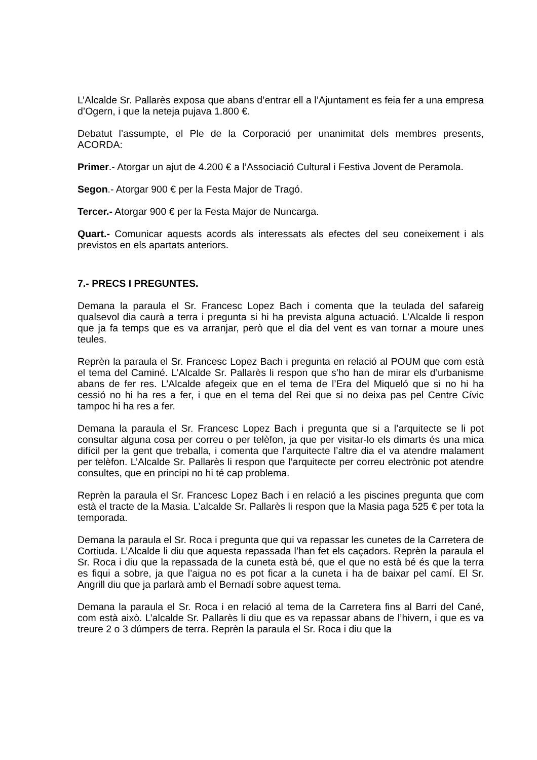L’Alcalde Sr. Pallarès exposa que abans d’entrar ell a l’Ajuntament es feia fer a una empresa d’Ogern, i que la neteja pujava 1.800 €.
Debatut l’assumpte, el Ple de la Corporació per unanimitat dels membres presents, ACORDA:
Primer.- Atorgar un ajut de 4.200 € a l’Associació Cultural i Festiva Jovent de Peramola.
Segon.- Atorgar 900 € per la Festa Major de Tragó.
Tercer.- Atorgar 900 € per la Festa Major de Nuncarga.
Quart.- Comunicar aquests acords als interessats als efectes del seu coneixement i als previstos en els apartats anteriors.
7.- PRECS I PREGUNTES.
Demana la paraula el Sr. Francesc Lopez Bach i comenta que la teulada del safareig qualsevol dia caurà a terra i pregunta si hi ha prevista alguna actuació. L’Alcalde li respon que ja fa temps que es va arranjar, però que el dia del vent es van tornar a moure unes teules.
Reprèn la paraula el Sr. Francesc Lopez Bach i pregunta en relació al POUM que com està el tema del Caminé. L’Alcalde Sr. Pallarès li respon que s’ho han de mirar els d’urbanisme abans de fer res. L’Alcalde afegeix que en el tema de l’Era del Miqueló que si no hi ha cessió no hi ha res a fer, i que en el tema del Rei que si no deixa pas pel Centre Cívic tampoc hi ha res a fer.
Demana la paraula el Sr. Francesc Lopez Bach i pregunta que si a l’arquitecte se li pot consultar alguna cosa per correu o per telèfon, ja que per visitar-lo els dimarts és una mica difícil per la gent que treballa, i comenta que l’arquitecte l’altre dia el va atendre malament per telèfon. L’Alcalde Sr. Pallarès li respon que l’arquitecte per correu electrònic pot atendre consultes, que en principi no hi té cap problema.
Reprèn la paraula el Sr. Francesc Lopez Bach i en relació a les piscines pregunta que com està el tracte de la Masia. L’alcalde Sr. Pallarès li respon que la Masia paga 525 € per tota la temporada.
Demana la paraula el Sr. Roca i pregunta que qui va repassar les cunetes de la Carretera de Cortiuda. L’Alcalde li diu que aquesta repassada l’han fet els caçadors. Reprèn la paraula el Sr. Roca i diu que la repassada de la cuneta està bé, que el que no està bé és que la terra es fiqui a sobre, ja que l’aigua no es pot ficar a la cuneta i ha de baixar pel camí. El Sr. Angrill diu que ja parlarà amb el Bernadí sobre aquest tema.
Demana la paraula el Sr. Roca i en relació al tema de la Carretera fins al Barri del Cané, com està això. L’alcalde Sr. Pallarès li diu que es va repassar abans de l’hivern, i que es va treure 2 o 3 dúmpers de terra. Reprèn la paraula el Sr. Roca i diu que la